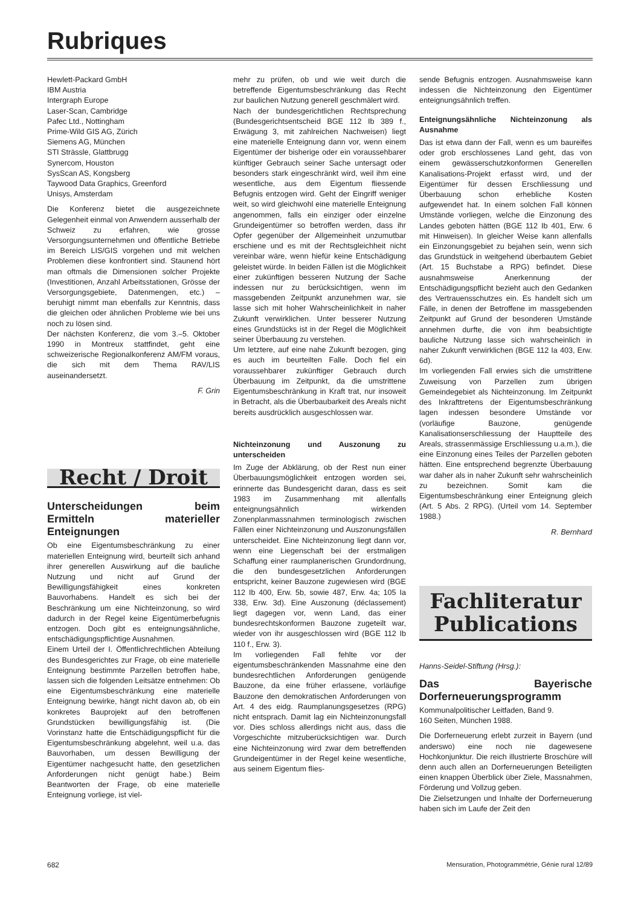Rubriques
Hewlett-Packard GmbH
IBM Austria
Intergraph Europe
Laser-Scan, Cambridge
Pafec Ltd., Nottingham
Prime-Wild GIS AG, Zürich
Siemens AG, München
STI Strässle, Glattbrugg
Synercom, Houston
SysScan AS, Kongsberg
Taywood Data Graphics, Greenford
Unisys, Amsterdam
Die Konferenz bietet die ausgezeichnete Gelegenheit einmal von Anwendern ausserhalb der Schweiz zu erfahren, wie grosse Versorgungsunternehmen und öffentliche Betriebe im Bereich LIS/GIS vorgehen und mit welchen Problemen diese konfrontiert sind. Staunend hört man oftmals die Dimensionen solcher Projekte (Investitionen, Anzahl Arbeitsstationen, Grösse der Versorgungsgebiete, Datenmengen, etc.) – beruhigt nimmt man ebenfalls zur Kenntnis, dass die gleichen oder ähnlichen Probleme wie bei uns noch zu lösen sind.
Der nächsten Konferenz, die vom 3.–5. Oktober 1990 in Montreux stattfindet, geht eine schweizerische Regionalkonferenz AM/FM voraus, die sich mit dem Thema RAV/LIS auseinandersetzt.
F. Grin
Recht / Droit
Unterscheidungen beim Ermitteln materieller Enteignungen
Ob eine Eigentumsbeschränkung zu einer materiellen Enteignung wird, beurteilt sich anhand ihrer generellen Auswirkung auf die bauliche Nutzung und nicht auf Grund der Bewilligungsfähigkeit eines konkreten Bauvorhabens. Handelt es sich bei der Beschränkung um eine Nichteinzonung, so wird dadurch in der Regel keine Eigentümerbefugnis entzogen. Doch gibt es enteignungsähnliche, entschädigungspflichtige Ausnahmen.
Einem Urteil der I. Öffentlichrechtlichen Abteilung des Bundesgerichtes zur Frage, ob eine materielle Enteignung bestimmte Parzellen betroffen habe, lassen sich die folgenden Leitsätze entnehmen: Ob eine Eigentumsbeschränkung eine materielle Enteignung bewirke, hängt nicht davon ab, ob ein konkretes Bauprojekt auf den betroffenen Grundstücken bewilligungsfähig ist. (Die Vorinstanz hatte die Entschädigungspflicht für die Eigentumsbeschränkung abgelehnt, weil u.a. das Bauvorhaben, um dessen Bewilligung der Eigentümer nachgesucht hatte, den gesetzlichen Anforderungen nicht genügt habe.) Beim Beantworten der Frage, ob eine materielle Enteignung vorliege, ist viel-
mehr zu prüfen, ob und wie weit durch die betreffende Eigentumsbeschränkung das Recht zur baulichen Nutzung generell geschmälert wird.
Nach der bundesgerichtlichen Rechtsprechung (Bundesgerichtsentscheid BGE 112 Ib 389 f., Erwägung 3, mit zahlreichen Nachweisen) liegt eine materielle Enteignung dann vor, wenn einem Eigentümer der bisherige oder ein voraussehbarer künftiger Gebrauch seiner Sache untersagt oder besonders stark eingeschränkt wird, weil ihm eine wesentliche, aus dem Eigentum fliessende Befugnis entzogen wird. Geht der Eingriff weniger weit, so wird gleichwohl eine materielle Enteignung angenommen, falls ein einziger oder einzelne Grundeigentümer so betroffen werden, dass ihr Opfer gegenüber der Allgemeinheit unzumutbar erschiene und es mit der Rechtsgleichheit nicht vereinbar wäre, wenn hiefür keine Entschädigung geleistet würde. In beiden Fällen ist die Möglichkeit einer zukünftigen besseren Nutzung der Sache indessen nur zu berücksichtigen, wenn im massgebenden Zeitpunkt anzunehmen war, sie lasse sich mit hoher Wahrscheinlichkeit in naher Zukunft verwirklichen. Unter besserer Nutzung eines Grundstücks ist in der Regel die Möglichkeit seiner Überbauung zu verstehen.
Um letztere, auf eine nahe Zukunft bezogen, ging es auch im beurteilten Falle. Doch fiel ein voraussehbarer zukünftiger Gebrauch durch Überbauung im Zeitpunkt, da die umstrittene Eigentumsbeschränkung in Kraft trat, nur insoweit in Betracht, als die Überbaubarkeit des Areals nicht bereits ausdrücklich ausgeschlossen war.
Nichteinzonung und Auszonung zu unterscheiden
Im Zuge der Abklärung, ob der Rest nun einer Überbauungsmöglichkeit entzogen worden sei, erinnerte das Bundesgericht daran, dass es seit 1983 im Zusammenhang mit allenfalls enteignungsähnlich wirkenden Zonenplanmassnahmen terminologisch zwischen Fällen einer Nichteinzonung und Auszonungsfällen unterscheidet. Eine Nichteinzonung liegt dann vor, wenn eine Liegenschaft bei der erstmaligen Schaffung einer raumplanerischen Grundordnung, die den bundesgesetzlichen Anforderungen entspricht, keiner Bauzone zugewiesen wird (BGE 112 Ib 400, Erw. 5b, sowie 487, Erw. 4a; 105 Ia 338, Erw. 3d). Eine Auszonung (déclassement) liegt dagegen vor, wenn Land, das einer bundesrechtskonformen Bauzone zugeteilt war, wieder von ihr ausgeschlossen wird (BGE 112 Ib 110 f., Erw. 3).
Im vorliegenden Fall fehlte vor der eigentumsbeschränkenden Massnahme eine den bundesrechtlichen Anforderungen genügende Bauzone, da eine früher erlassene, vorläufige Bauzone den demokratischen Anforderungen von Art. 4 des eidg. Raumplanungsgesetzes (RPG) nicht entsprach. Damit lag ein Nichteinzonungsfall vor. Dies schloss allerdings nicht aus, dass die Vorgeschichte mitzuberücksichtigen war. Durch eine Nichteinzonung wird zwar dem betreffenden Grundeigentümer in der Regel keine wesentliche, aus seinem Eigentum flies-
sende Befugnis entzogen. Ausnahmsweise kann indessen die Nichteinzonung den Eigentümer enteignungsähnlich treffen.
Enteignungsähnliche Nichteinzonung als Ausnahme
Das ist etwa dann der Fall, wenn es um baureifes oder grob erschlossenes Land geht, das von einem gewässerschutzkonformen Generellen Kanalisations-Projekt erfasst wird, und der Eigentümer für dessen Erschliessung und Überbauung schon erhebliche Kosten aufgewendet hat. In einem solchen Fall können Umstände vorliegen, welche die Einzonung des Landes geboten hätten (BGE 112 Ib 401, Erw. 6 mit Hinweisen). In gleicher Weise kann allenfalls ein Einzonungsgebiet zu bejahen sein, wenn sich das Grundstück in weitgehend überbautem Gebiet (Art. 15 Buchstabe a RPG) befindet. Diese ausnahmsweise Anerkennung der Entschädigungspflicht bezieht auch den Gedanken des Vertrauensschutzes ein. Es handelt sich um Fälle, in denen der Betroffene im massgebenden Zeitpunkt auf Grund der besonderen Umstände annehmen durfte, die von ihm beabsichtigte bauliche Nutzung lasse sich wahrscheinlich in naher Zukunft verwirklichen (BGE 112 Ia 403, Erw. 6d).
Im vorliegenden Fall erwies sich die umstrittene Zuweisung von Parzellen zum übrigen Gemeindegebiet als Nichteinzonung. Im Zeitpunkt des Inkrafttretens der Eigentumsbeschränkung lagen indessen besondere Umstände vor (vorläufige Bauzone, genügende Kanalisationserschliessung der Hauptteile des Areals, strassenmässige Erschliessung u.a.m.), die eine Einzonung eines Teiles der Parzellen geboten hätten. Eine entsprechend begrenzte Überbauung war daher als in naher Zukunft sehr wahrscheinlich zu bezeichnen. Somit kam die Eigentumsbeschränkung einer Enteignung gleich (Art. 5 Abs. 2 RPG). (Urteil vom 14. September 1988.)
R. Bernhard
Fachliteratur
Publications
Hanns-Seidel-Stiftung (Hrsg.):
Das Bayerische Dorferneuerungsprogramm
Kommunalpolitischer Leitfaden, Band 9.
160 Seiten, München 1988.
Die Dorferneuerung erlebt zurzeit in Bayern (und anderswo) eine noch nie dagewesene Hochkonjunktur. Die reich illustrierte Broschüre will denn auch allen an Dorferneuerungen Beteiligten einen knappen Überblick über Ziele, Massnahmen, Förderung und Vollzug geben.
Die Zielsetzungen und Inhalte der Dorferneuerung haben sich im Laufe der Zeit den
682
Mensuration, Photogrammétrie, Génie rural 12/89